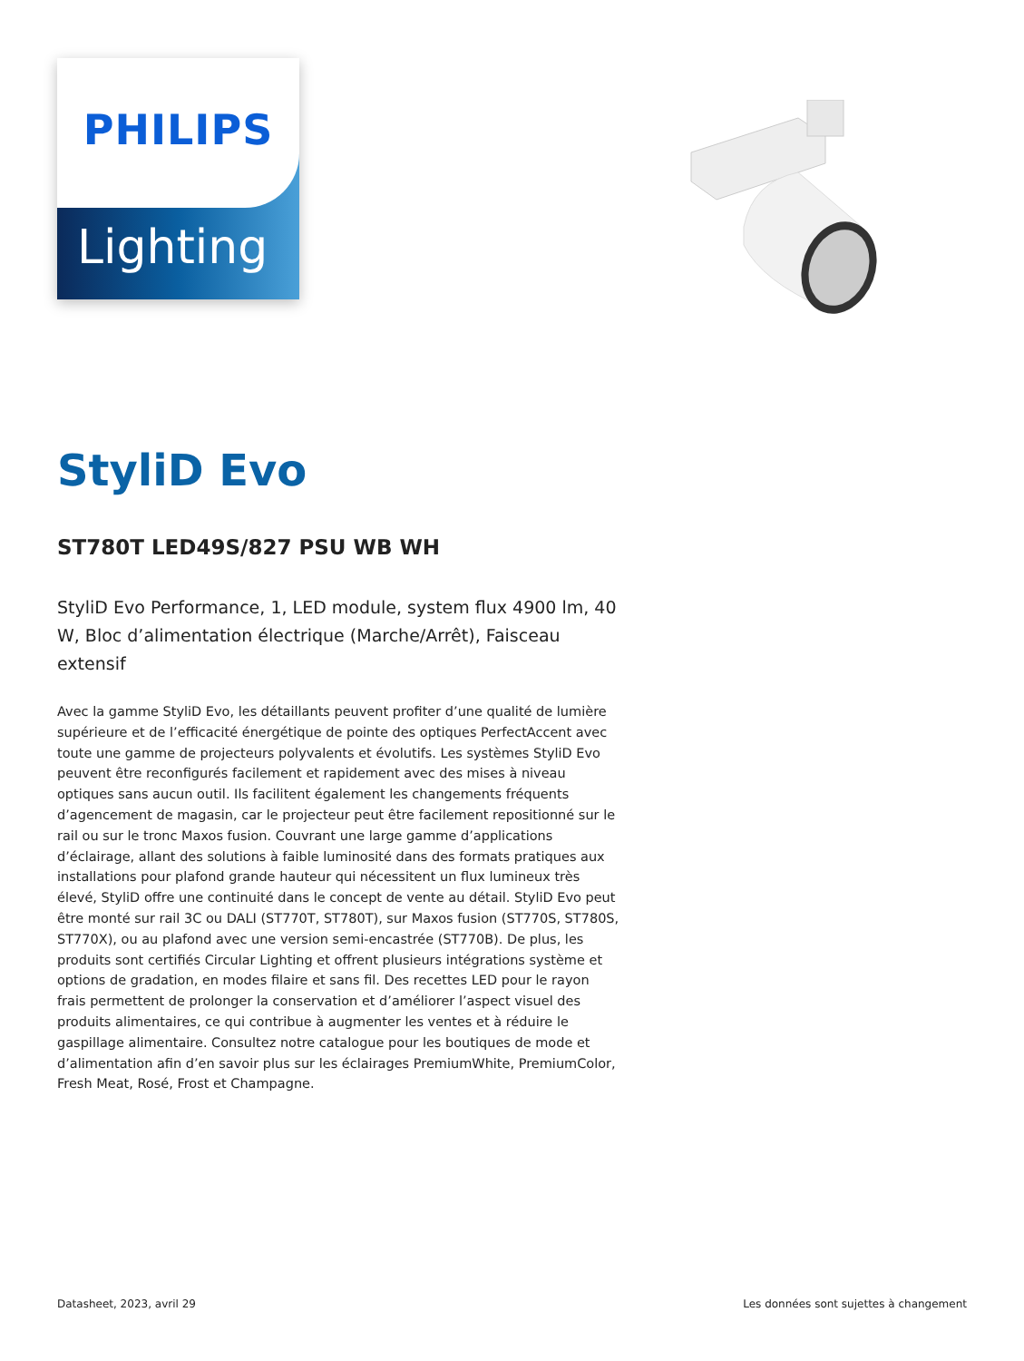PHILIPS
Lighting
StyliD Evo
ST780T LED49S/827 PSU WB WH
StyliD Evo Performance, 1, LED module, system flux 4900 lm, 40 W, Bloc d’alimentation électrique (Marche/Arrêt), Faisceau extensif
Avec la gamme StyliD Evo, les détaillants peuvent profiter d’une qualité de lumière supérieure et de l’efficacité énergétique de pointe des optiques PerfectAccent avec toute une gamme de projecteurs polyvalents et évolutifs. Les systèmes StyliD Evo peuvent être reconfigurés facilement et rapidement avec des mises à niveau optiques sans aucun outil. Ils facilitent également les changements fréquents d’agencement de magasin, car le projecteur peut être facilement repositionné sur le rail ou sur le tronc Maxos fusion. Couvrant une large gamme d’applications d’éclairage, allant des solutions à faible luminosité dans des formats pratiques aux installations pour plafond grande hauteur qui nécessitent un flux lumineux très élevé, StyliD offre une continuité dans le concept de vente au détail. StyliD Evo peut être monté sur rail 3C ou DALI (ST770T, ST780T), sur Maxos fusion (ST770S, ST780S, ST770X), ou au plafond avec une version semi-encastrée (ST770B). De plus, les produits sont certifiés Circular Lighting et offrent plusieurs intégrations système et options de gradation, en modes filaire et sans fil. Des recettes LED pour le rayon frais permettent de prolonger la conservation et d’améliorer l’aspect visuel des produits alimentaires, ce qui contribue à augmenter les ventes et à réduire le gaspillage alimentaire. Consultez notre catalogue pour les boutiques de mode et d’alimentation afin d’en savoir plus sur les éclairages PremiumWhite, PremiumColor, Fresh Meat, Rosé, Frost et Champagne.
Datasheet, 2023, avril 29 Les données sont sujettes à changement